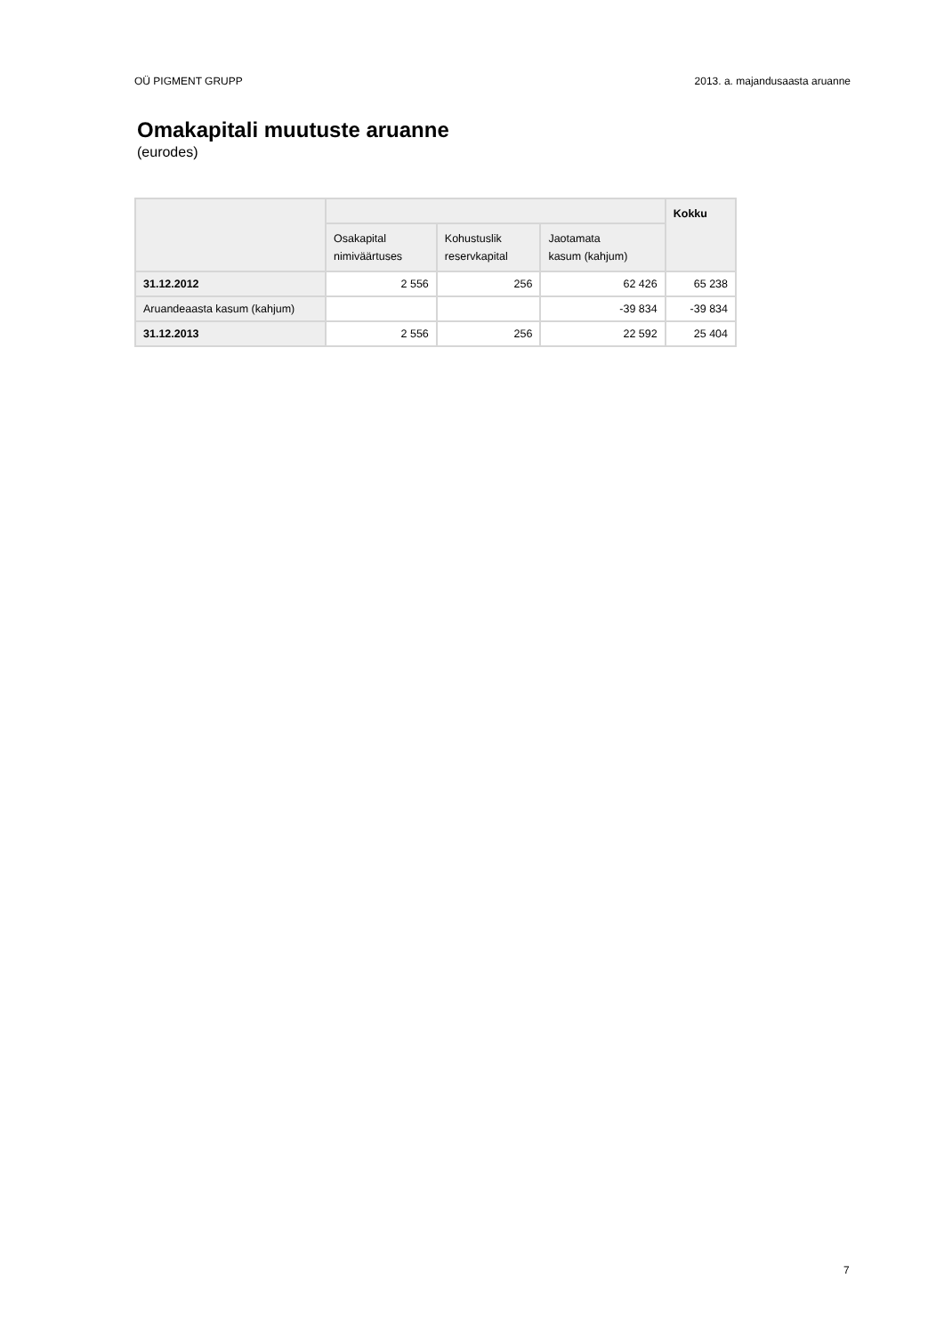OÜ PIGMENT GRUPP 2013. a. majandusaasta aruanne
Omakapitali muutuste aruanne
(eurodes)
| | | | | Kokku |
| --- | --- | --- | --- | --- |
| | Osakapital nimiväärtuses | Kohustuslik reservkapital | Jaotamata kasum (kahjum) | |
| 31.12.2012 | 2 556 | 256 | 62 426 | 65 238 |
| Aruandeaasta kasum (kahjum) | | | -39 834 | -39 834 |
| 31.12.2013 | 2 556 | 256 | 22 592 | 25 404 |
7